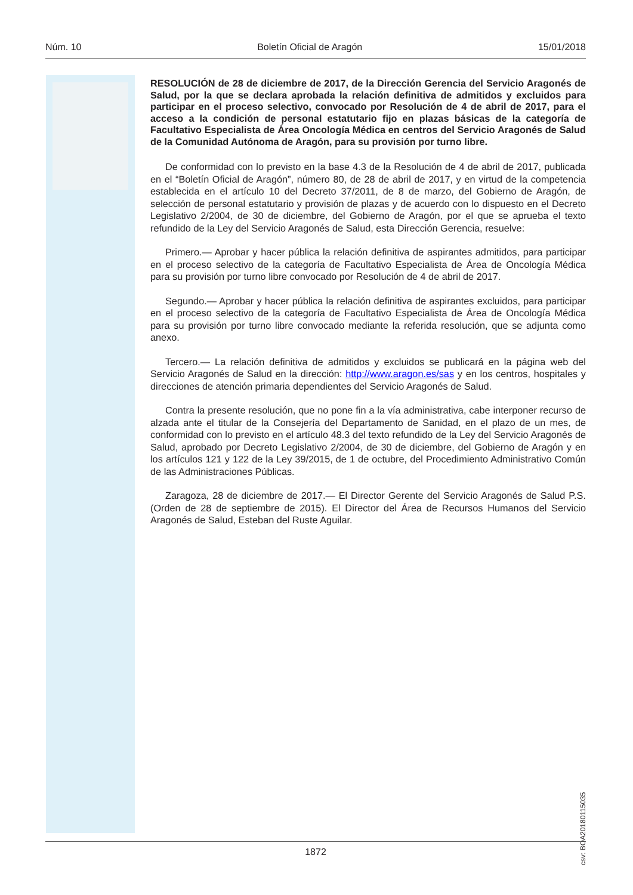Núm. 10 Boletín Oficial de Aragón 15/01/2018
RESOLUCIÓN de 28 de diciembre de 2017, de la Dirección Gerencia del Servicio Aragonés de Salud, por la que se declara aprobada la relación definitiva de admitidos y excluidos para participar en el proceso selectivo, convocado por Resolución de 4 de abril de 2017, para el acceso a la condición de personal estatutario fijo en plazas básicas de la categoría de Facultativo Especialista de Área Oncología Médica en centros del Servicio Aragonés de Salud de la Comunidad Autónoma de Aragón, para su provisión por turno libre.
De conformidad con lo previsto en la base 4.3 de la Resolución de 4 de abril de 2017, publicada en el “Boletín Oficial de Aragón”, número 80, de 28 de abril de 2017, y en virtud de la competencia establecida en el artículo 10 del Decreto 37/2011, de 8 de marzo, del Gobierno de Aragón, de selección de personal estatutario y provisión de plazas y de acuerdo con lo dispuesto en el Decreto Legislativo 2/2004, de 30 de diciembre, del Gobierno de Aragón, por el que se aprueba el texto refundido de la Ley del Servicio Aragonés de Salud, esta Dirección Gerencia, resuelve:
Primero.— Aprobar y hacer pública la relación definitiva de aspirantes admitidos, para participar en el proceso selectivo de la categoría de Facultativo Especialista de Área de Oncología Médica para su provisión por turno libre convocado por Resolución de 4 de abril de 2017.
Segundo.— Aprobar y hacer pública la relación definitiva de aspirantes excluidos, para participar en el proceso selectivo de la categoría de Facultativo Especialista de Área de Oncología Médica para su provisión por turno libre convocado mediante la referida resolución, que se adjunta como anexo.
Tercero.— La relación definitiva de admitidos y excluidos se publicará en la página web del Servicio Aragonés de Salud en la dirección: http://www.aragon.es/sas y en los centros, hospitales y direcciones de atención primaria dependientes del Servicio Aragonés de Salud.
Contra la presente resolución, que no pone fin a la vía administrativa, cabe interponer recurso de alzada ante el titular de la Consejería del Departamento de Sanidad, en el plazo de un mes, de conformidad con lo previsto en el artículo 48.3 del texto refundido de la Ley del Servicio Aragonés de Salud, aprobado por Decreto Legislativo 2/2004, de 30 de diciembre, del Gobierno de Aragón y en los artículos 121 y 122 de la Ley 39/2015, de 1 de octubre, del Procedimiento Administrativo Común de las Administraciones Públicas.
Zaragoza, 28 de diciembre de 2017.— El Director Gerente del Servicio Aragonés de Salud P.S. (Orden de 28 de septiembre de 2015). El Director del Área de Recursos Humanos del Servicio Aragonés de Salud, Esteban del Ruste Aguilar.
csv: BOA20180115035
1872